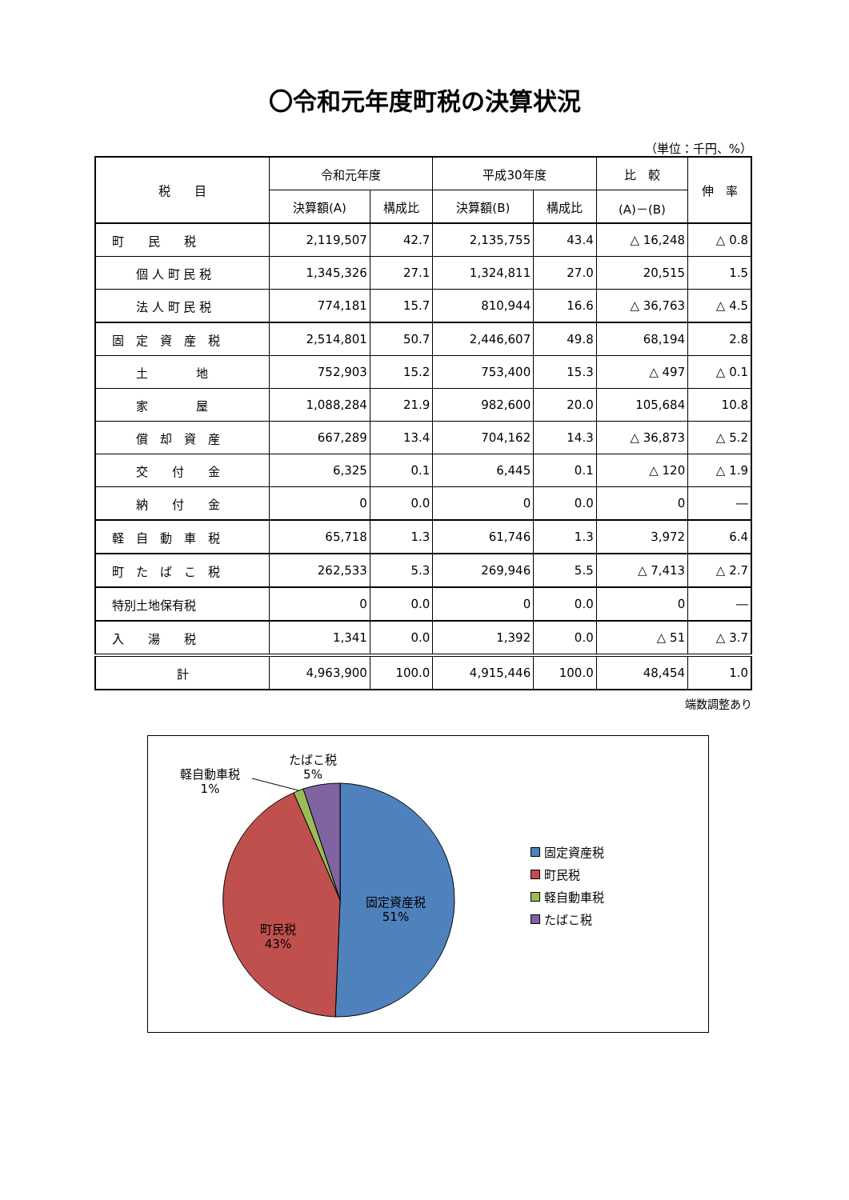〇令和元年度町税の決算状況
（単位：千円、%）
| 税 目 | 令和元年度 | | 平成30年度 | | 比 較 | 伸 率 |
| --- | --- | --- | --- | --- | --- | --- |
| | 決算額(A) | 構成比 | 決算額(B) | 構成比 | (A)－(B) | |
| 町 民 税 | 2,119,507 | 42.7 | 2,135,755 | 43.4 | △ 16,248 | △ 0.8 |
| 個 人 町 民 税 | 1,345,326 | 27.1 | 1,324,811 | 27.0 | 20,515 | 1.5 |
| 法 人 町 民 税 | 774,181 | 15.7 | 810,944 | 16.6 | △ 36,763 | △ 4.5 |
| 固 定 資 産 税 | 2,514,801 | 50.7 | 2,446,607 | 49.8 | 68,194 | 2.8 |
| 土 地 | 752,903 | 15.2 | 753,400 | 15.3 | △ 497 | △ 0.1 |
| 家 屋 | 1,088,284 | 21.9 | 982,600 | 20.0 | 105,684 | 10.8 |
| 償 却 資 産 | 667,289 | 13.4 | 704,162 | 14.3 | △ 36,873 | △ 5.2 |
| 交 付 金 | 6,325 | 0.1 | 6,445 | 0.1 | △ 120 | △ 1.9 |
| 納 付 金 | 0 | 0.0 | 0 | 0.0 | 0 | ― |
| 軽 自 動 車 税 | 65,718 | 1.3 | 61,746 | 1.3 | 3,972 | 6.4 |
| 町 た ば こ 税 | 262,533 | 5.3 | 269,946 | 5.5 | △ 7,413 | △ 2.7 |
| 特別土地保有税 | 0 | 0.0 | 0 | 0.0 | 0 | ― |
| 入 湯 税 | 1,341 | 0.0 | 1,392 | 0.0 | △ 51 | △ 3.7 |
| 計 | 4,963,900 | 100.0 | 4,915,446 | 100.0 | 48,454 | 1.0 |
端数調整あり
軽自動車税
1%
たばこ税
5%
固定資産税
51%
町民税
43%
固定資産税
町民税
軽自動車税
たばこ税